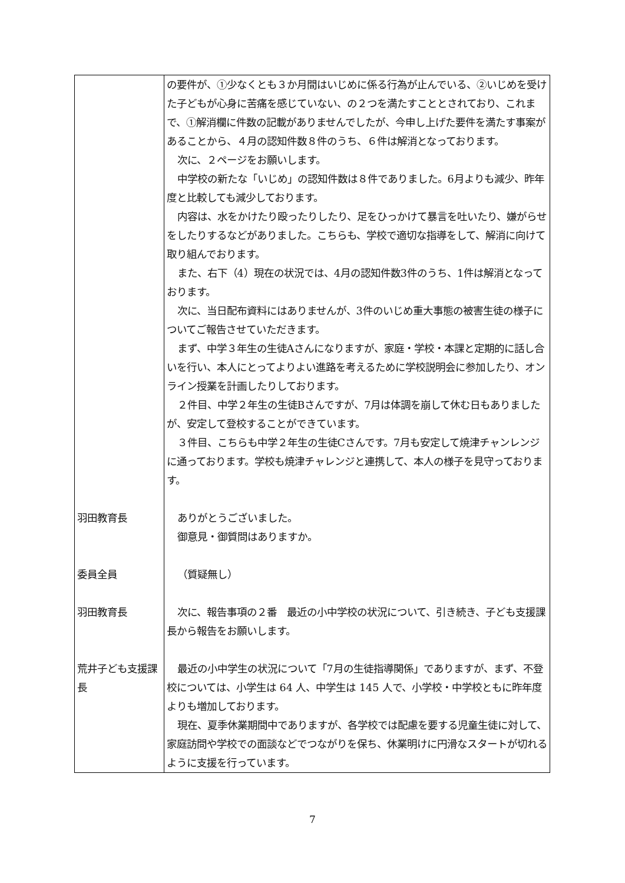| | の要件が、①少なくとも３か月間はいじめに係る行為が止んでいる、②いじめを受けた子どもが心身に苦痛を感じていない、の２つを満たすこととされており、これまで、①解消欄に件数の記載がありませんでしたが、今申し上げた要件を満たす事案があることから、４月の認知件数８件のうち、６件は解消となっております。 次に、２ページをお願いします。 中学校の新たな「いじめ」の認知件数は８件でありました。6月よりも減少、昨年度と比較しても減少しております。 内容は、水をかけたり殴ったりしたり、足をひっかけて暴言を吐いたり、嫌がらせをしたりするなどがありました。こちらも、学校で適切な指導をして、解消に向けて取り組んでおります。 また、右下（4）現在の状況では、4月の認知件数3件のうち、1件は解消となっております。 次に、当日配布資料にはありませんが、3件のいじめ重大事態の被害生徒の様子についてご報告させていただきます。 まず、中学３年生の生徒Aさんになりますが、家庭・学校・本課と定期的に話し合いを行い、本人にとってよりよい進路を考えるために学校説明会に参加したり、オンライン授業を計画したりしております。 ２件目、中学２年生の生徒Bさんですが、7月は体調を崩して休む日もありましたが、安定して登校することができています。 ３件目、こちらも中学２年生の生徒Cさんです。7月も安定して焼津チャンレンジに通っております。学校も焼津チャレンジと連携して、本人の様子を見守っております。 |
| 羽田教育長 | ありがとうございました。 御意見・御質問はありますか。 |
| 委員全員 | （質疑無し） |
| 羽田教育長 | 次に、報告事項の２番 最近の小中学校の状況について、引き続き、子ども支援課長から報告をお願いします。 |
| 荒井子ども支援課長 | 最近の小中学生の状況について「7月の生徒指導関係」でありますが、まず、不登校については、小学生は 64 人、中学生は 145 人で、小学校・中学校ともに昨年度よりも増加しております。 現在、夏季休業期間中でありますが、各学校では配慮を要する児童生徒に対して、家庭訪問や学校での面談などでつながりを保ち、休業明けに円滑なスタートが切れるように支援を行っています。 |
7